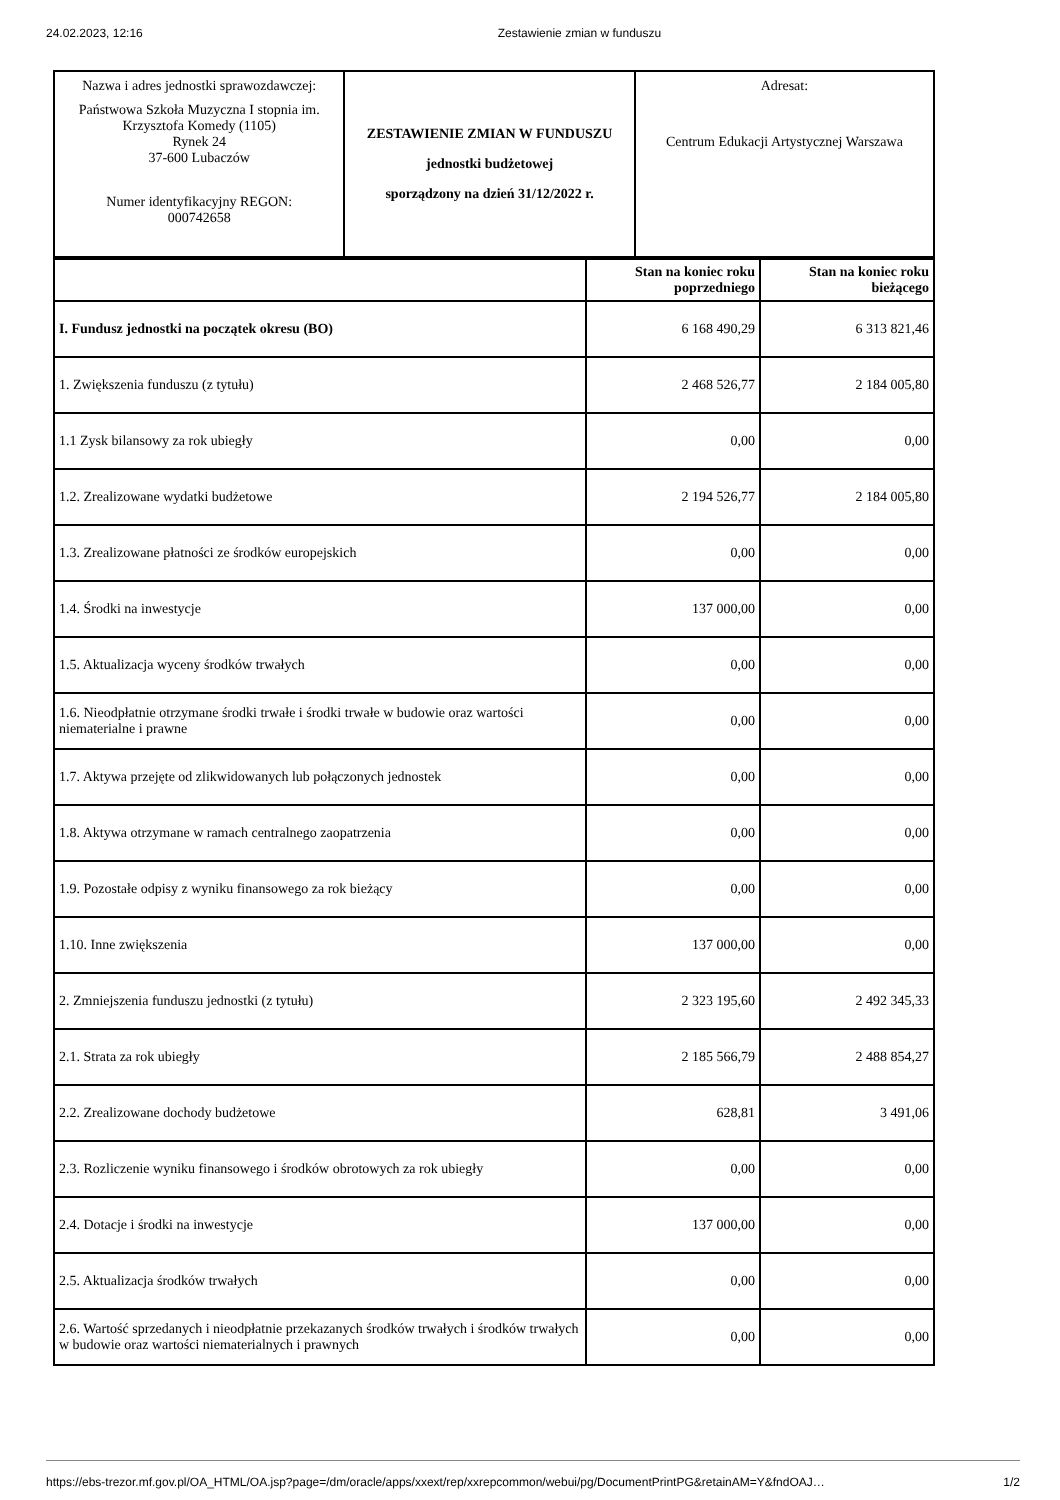24.02.2023, 12:16 Zestawienie zmian w funduszu
| Nazwa i adres jednostki sprawozdawczej: Państwowa Szkoła Muzyczna I stopnia im. Krzysztofa Komedy (1105) Rynek 24 37-600 Lubaczów Numer identyfikacyjny REGON: 000742658 | ZESTAWIENIE ZMIAN W FUNDUSZU jednostki budżetowej sporządzony na dzień 31/12/2022 r. | Adresat: Centrum Edukacji Artystycznej Warszawa |
| | Stan na koniec roku poprzedniego | Stan na koniec roku bieżącego |
| --- | --- | --- |
| I. Fundusz jednostki na początek okresu (BO) | 6 168 490,29 | 6 313 821,46 |
| 1. Zwiększenia funduszu (z tytułu) | 2 468 526,77 | 2 184 005,80 |
| 1.1 Zysk bilansowy za rok ubiegły | 0,00 | 0,00 |
| 1.2. Zrealizowane wydatki budżetowe | 2 194 526,77 | 2 184 005,80 |
| 1.3. Zrealizowane płatności ze środków europejskich | 0,00 | 0,00 |
| 1.4. Środki na inwestycje | 137 000,00 | 0,00 |
| 1.5. Aktualizacja wyceny środków trwałych | 0,00 | 0,00 |
| 1.6. Nieodpłatnie otrzymane środki trwałe i środki trwałe w budowie oraz wartości niematerialne i prawne | 0,00 | 0,00 |
| 1.7. Aktywa przejęte od zlikwidowanych lub połączonych jednostek | 0,00 | 0,00 |
| 1.8. Aktywa otrzymane w ramach centralnego zaopatrzenia | 0,00 | 0,00 |
| 1.9. Pozostałe odpisy z wyniku finansowego za rok bieżący | 0,00 | 0,00 |
| 1.10. Inne zwiększenia | 137 000,00 | 0,00 |
| 2. Zmniejszenia funduszu jednostki (z tytułu) | 2 323 195,60 | 2 492 345,33 |
| 2.1. Strata za rok ubiegły | 2 185 566,79 | 2 488 854,27 |
| 2.2. Zrealizowane dochody budżetowe | 628,81 | 3 491,06 |
| 2.3. Rozliczenie wyniku finansowego i środków obrotowych za rok ubiegły | 0,00 | 0,00 |
| 2.4. Dotacje i środki na inwestycje | 137 000,00 | 0,00 |
| 2.5. Aktualizacja środków trwałych | 0,00 | 0,00 |
| 2.6. Wartość sprzedanych i nieodpłatnie przekazanych środków trwałych i środków trwałych w budowie oraz wartości niematerialnych i prawnych | 0,00 | 0,00 |
https://ebs-trezor.mf.gov.pl/OA_HTML/OA.jsp?page=/dm/oracle/apps/xxext/rep/xxrepcommon/webui/pg/DocumentPrintPG&retainAM=Y&fndOAJ… 1/2